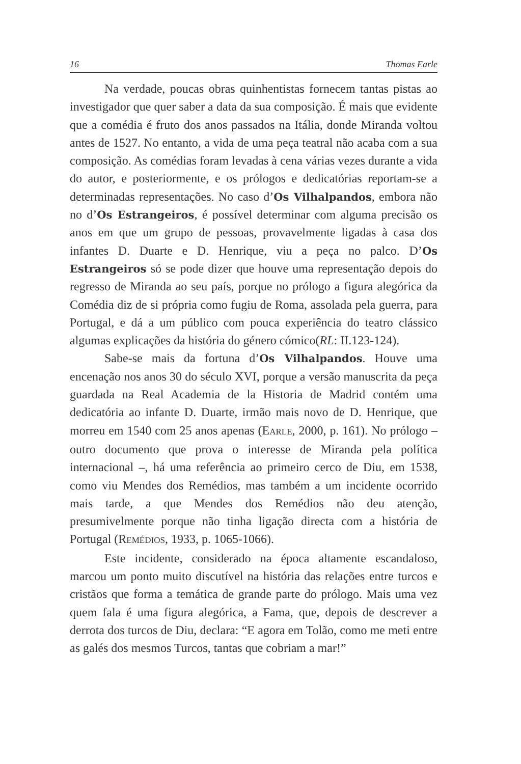16 Thomas Earle
Na verdade, poucas obras quinhentistas fornecem tantas pistas ao investigador que quer saber a data da sua composição. É mais que evidente que a comédia é fruto dos anos passados na Itália, donde Miranda voltou antes de 1527. No entanto, a vida de uma peça teatral não acaba com a sua composição. As comédias foram levadas à cena várias vezes durante a vida do autor, e posteriormente, e os prólogos e dedicatórias reportam-se a determinadas representações. No caso d’Os Vilhalpandos, embora não no d’Os Estrangeiros, é possível determinar com alguma precisão os anos em que um grupo de pessoas, provavelmente ligadas à casa dos infantes D. Duarte e D. Henrique, viu a peça no palco. D’Os Estrangeiros só se pode dizer que houve uma representação depois do regresso de Miranda ao seu país, porque no prólogo a figura alegórica da Comédia diz de si própria como fugiu de Roma, assolada pela guerra, para Portugal, e dá a um público com pouca experiência do teatro clássico algumas explicações da história do género cómico(RL: II.123-124).
Sabe-se mais da fortuna d’Os Vilhalpandos. Houve uma encenação nos anos 30 do século XVI, porque a versão manuscrita da peça guardada na Real Academia de la Historia de Madrid contém uma dedicatória ao infante D. Duarte, irmão mais novo de D. Henrique, que morreu em 1540 com 25 anos apenas (EARLE, 2000, p. 161). No prólogo – outro documento que prova o interesse de Miranda pela política internacional –, há uma referência ao primeiro cerco de Diu, em 1538, como viu Mendes dos Remédios, mas também a um incidente ocorrido mais tarde, a que Mendes dos Remédios não deu atenção, presumivelmente porque não tinha ligação directa com a história de Portugal (REMÉDIOS, 1933, p. 1065-1066).
Este incidente, considerado na época altamente escandaloso, marcou um ponto muito discutível na história das relações entre turcos e cristãos que forma a temática de grande parte do prólogo. Mais uma vez quem fala é uma figura alegórica, a Fama, que, depois de descrever a derrota dos turcos de Diu, declara: “E agora em Tolão, como me meti entre as galés dos mesmos Turcos, tantas que cobriam a mar!”